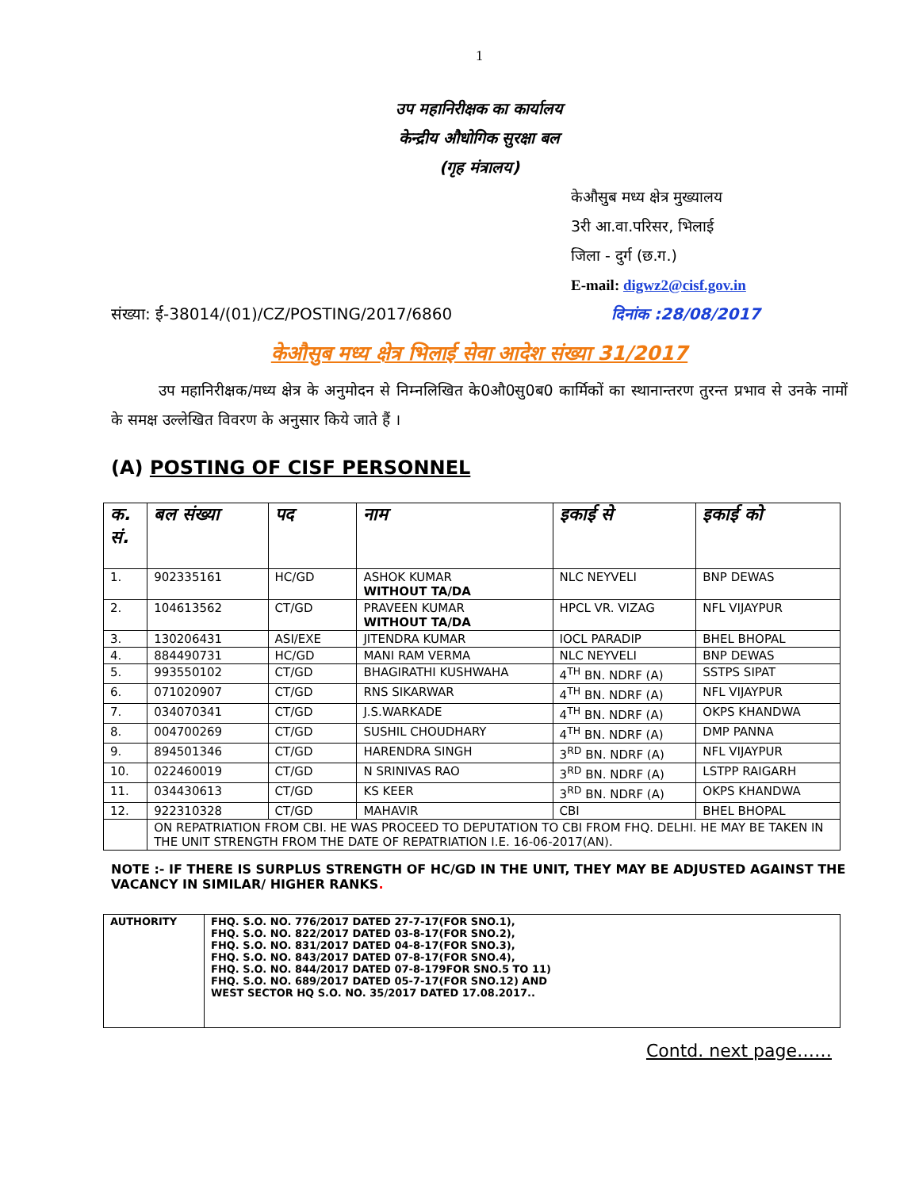1
उप महानिरीक्षक का कार्यालय
केन्द्रीय औधोगिक सुरक्षा बल
(गृह मंत्रालय)
केऔसुब मध्य क्षेत्र मुख्यालय
3री आ.वा.परिसर, भिलाई
जिला - दुर्ग (छ.ग.)
E-mail: digwz2@cisf.gov.in
संख्या: ई-38014/(01)/CZ/POSTING/2017/6860 दिनांक :28/08/2017
केऔसुब मध्य क्षेत्र भिलाई सेवा आदेश संख्या 31/2017
उप महानिरीक्षक/मध्य क्षेत्र के अनुमोदन से निम्नलिखित के0औ0सु0ब0 कार्मिकों का स्थानान्तरण तुरन्त प्रभाव से उनके नामों के समक्ष उल्लेखित विवरण के अनुसार किये जाते हैं ।
(A) POSTING OF CISF PERSONNEL
| क. सं. | बल संख्या | पद | नाम | इकाई से | इकाई को |
| --- | --- | --- | --- | --- | --- |
| 1. | 902335161 | HC/GD | ASHOK KUMAR WITHOUT TA/DA | NLC NEYVELI | BNP DEWAS |
| 2. | 104613562 | CT/GD | PRAVEEN KUMAR WITHOUT TA/DA | HPCL VR. VIZAG | NFL VIJAYPUR |
| 3. | 130206431 | ASI/EXE | JITENDRA KUMAR | IOCL PARADIP | BHEL BHOPAL |
| 4. | 884490731 | HC/GD | MANI RAM VERMA | NLC NEYVELI | BNP DEWAS |
| 5. | 993550102 | CT/GD | BHAGIRATHI KUSHWAHA | 4<sup>TH</sup> BN. NDRF (A) | SSTPS SIPAT |
| 6. | 071020907 | CT/GD | RNS SIKARWAR | 4<sup>TH</sup> BN. NDRF (A) | NFL VIJAYPUR |
| 7. | 034070341 | CT/GD | J.S.WARKADE | 4<sup>TH</sup> BN. NDRF (A) | OKPS KHANDWA |
| 8. | 004700269 | CT/GD | SUSHIL CHOUDHARY | 4<sup>TH</sup> BN. NDRF (A) | DMP PANNA |
| 9. | 894501346 | CT/GD | HARENDRA SINGH | 3<sup>RD</sup> BN. NDRF (A) | NFL VIJAYPUR |
| 10. | 022460019 | CT/GD | N SRINIVAS RAO | 3<sup>RD</sup> BN. NDRF (A) | LSTPP RAIGARH |
| 11. | 034430613 | CT/GD | KS KEER | 3<sup>RD</sup> BN. NDRF (A) | OKPS KHANDWA |
| 12. | 922310328 | CT/GD | MAHAVIR | CBI | BHEL BHOPAL |
| | ON REPATRIATION FROM CBI. HE WAS PROCEED TO DEPUTATION TO CBI FROM FHQ. DELHI. HE MAY BE TAKEN IN THE UNIT STRENGTH FROM THE DATE OF REPATRIATION I.E. 16-06-2017(AN). | | | | |
NOTE :- IF THERE IS SURPLUS STRENGTH OF HC/GD IN THE UNIT, THEY MAY BE ADJUSTED AGAINST THE VACANCY IN SIMILAR/ HIGHER RANKS.
| AUTHORITY | FHQ. S.O. NO. 776/2017 DATED 27-7-17(FOR SNO.1), FHQ. S.O. NO. 822/2017 DATED 03-8-17(FOR SNO.2), FHQ. S.O. NO. 831/2017 DATED 04-8-17(FOR SNO.3), FHQ. S.O. NO. 843/2017 DATED 07-8-17(FOR SNO.4), FHQ. S.O. NO. 844/2017 DATED 07-8-179FOR SNO.5 TO 11) FHQ. S.O. NO. 689/2017 DATED 05-7-17(FOR SNO.12) AND WEST SECTOR HQ S.O. NO. 35/2017 DATED 17.08.2017.. |
Contd. next page……